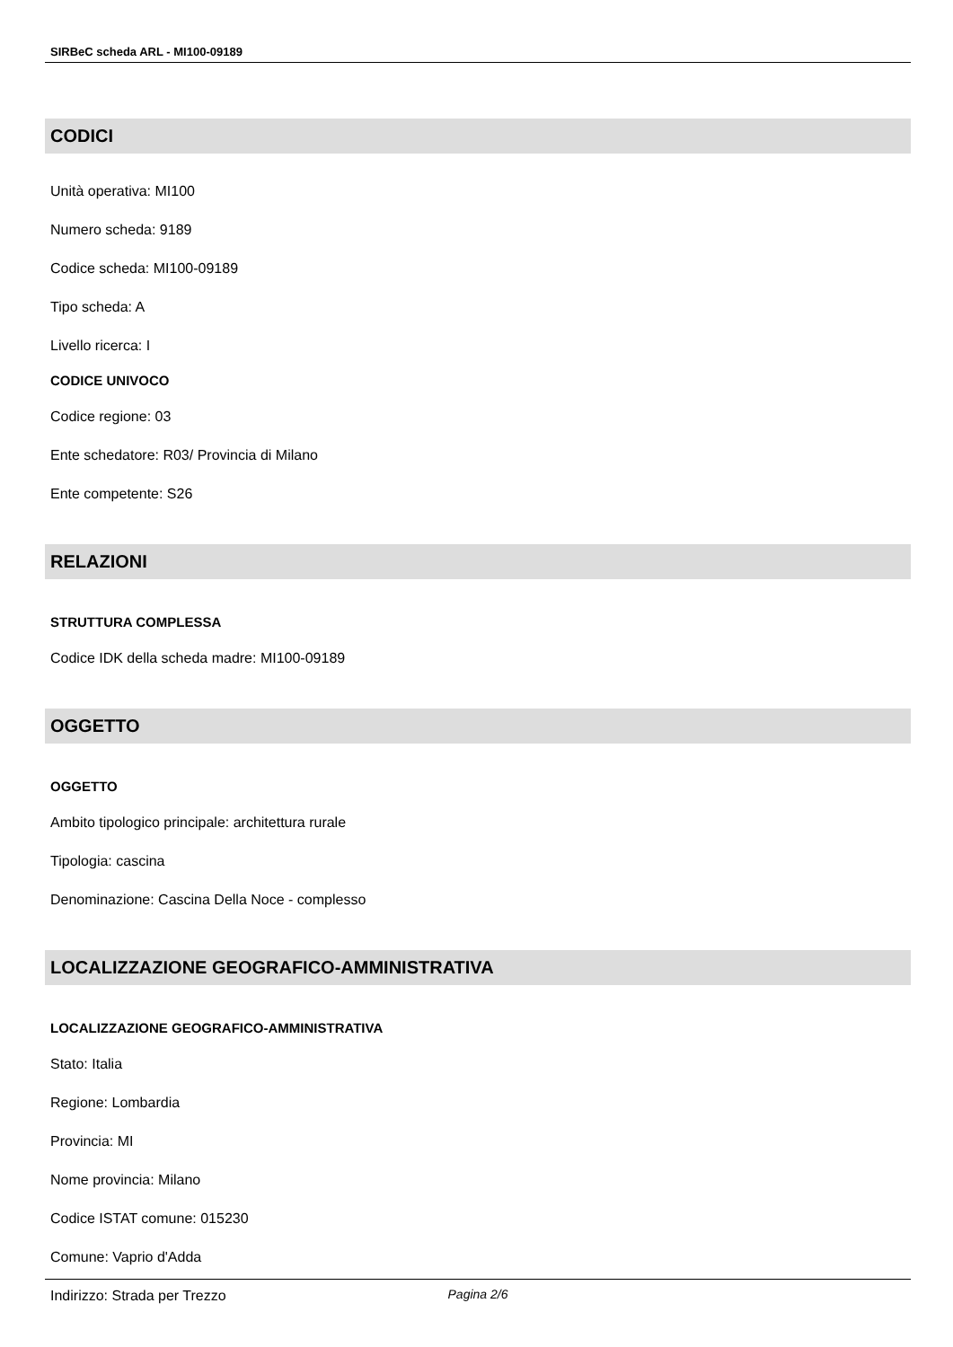SIRBeC scheda ARL - MI100-09189
CODICI
Unità operativa: MI100
Numero scheda: 9189
Codice scheda: MI100-09189
Tipo scheda: A
Livello ricerca: I
CODICE UNIVOCO
Codice regione: 03
Ente schedatore: R03/ Provincia di Milano
Ente competente: S26
RELAZIONI
STRUTTURA COMPLESSA
Codice IDK della scheda madre: MI100-09189
OGGETTO
OGGETTO
Ambito tipologico principale: architettura rurale
Tipologia: cascina
Denominazione: Cascina Della Noce - complesso
LOCALIZZAZIONE GEOGRAFICO-AMMINISTRATIVA
LOCALIZZAZIONE GEOGRAFICO-AMMINISTRATIVA
Stato: Italia
Regione: Lombardia
Provincia: MI
Nome provincia: Milano
Codice ISTAT comune: 015230
Comune: Vaprio d'Adda
Indirizzo: Strada per Trezzo
Pagina 2/6